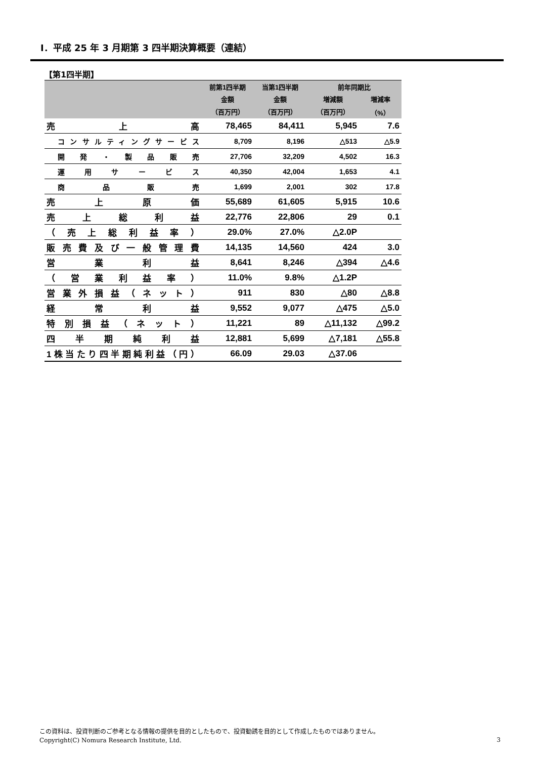Ⅰ．平成 25 年 3 月期第 3 四半期決算概要（連結）
【第1四半期】
| | 前第1四半期 | 当第1四半期 | 前年同期比 | |
| --- | --- | --- | --- | --- |
| | 金額 | 金額 | 増減額 | 増減率 |
| | （百万円） | （百万円） | （百万円） | （%） |
| 売上高 | 78,465 | 84,411 | 5,945 | 7.6 |
| コンサルティングサービス | 8,709 | 8,196 | △513 | △5.9 |
| 開発・製品販売 | 27,706 | 32,209 | 4,502 | 16.3 |
| 運用サービス | 40,350 | 42,004 | 1,653 | 4.1 |
| 商品販売 | 1,699 | 2,001 | 302 | 17.8 |
| 売上原価 | 55,689 | 61,605 | 5,915 | 10.6 |
| 売上総利益 | 22,776 | 22,806 | 29 | 0.1 |
| （売上総利益率） | 29.0% | 27.0% | △2.0P | |
| 販売費及び一般管理費 | 14,135 | 14,560 | 424 | 3.0 |
| 営業利益 | 8,641 | 8,246 | △394 | △4.6 |
| （営業利益率） | 11.0% | 9.8% | △1.2P | |
| 営業外損益（ネット） | 911 | 830 | △80 | △8.8 |
| 経常利益 | 9,552 | 9,077 | △475 | △5.0 |
| 特別損益（ネット） | 11,221 | 89 | △11,132 | △99.2 |
| 四半期純利益 | 12,881 | 5,699 | △7,181 | △55.8 |
| 1株当たり四半期純利益（円） | 66.09 | 29.03 | △37.06 | |
この資料は、投資判断のご参考となる情報の提供を目的としたもので、投資勧誘を目的として作成したものではありません。
Copyright(C) Nomura Research Institute, Ltd.
3